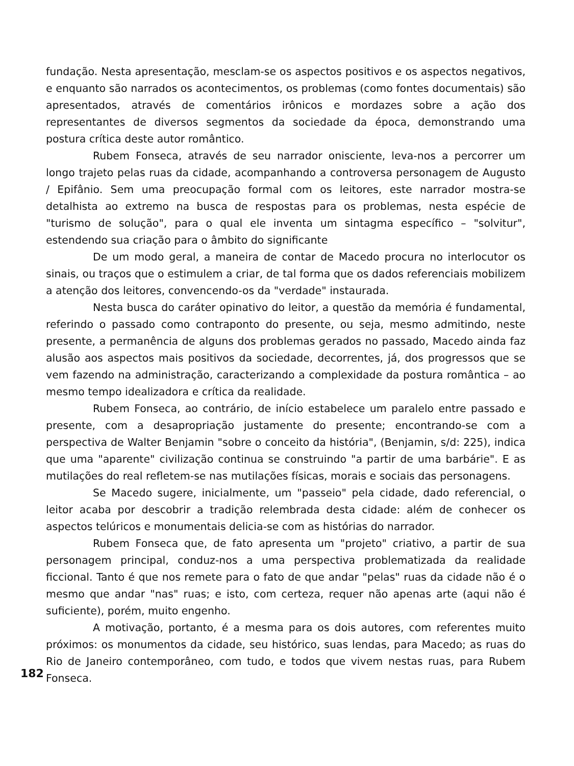fundação. Nesta apresentação, mesclam-se os aspectos positivos e os aspectos negativos, e enquanto são narrados os acontecimentos, os problemas (como fontes documentais) são apresentados, através de comentários irônicos e mordazes sobre a ação dos representantes de diversos segmentos da sociedade da época, demonstrando uma postura crítica deste autor romântico.
Rubem Fonseca, através de seu narrador onisciente, leva-nos a percorrer um longo trajeto pelas ruas da cidade, acompanhando a controversa personagem de Augusto / Epifânio. Sem uma preocupação formal com os leitores, este narrador mostra-se detalhista ao extremo na busca de respostas para os problemas, nesta espécie de "turismo de solução", para o qual ele inventa um sintagma específico – "solvitur", estendendo sua criação para o âmbito do significante
De um modo geral, a maneira de contar de Macedo procura no interlocutor os sinais, ou traços que o estimulem a criar, de tal forma que os dados referenciais mobilizem a atenção dos leitores, convencendo-os da "verdade" instaurada.
Nesta busca do caráter opinativo do leitor, a questão da memória é fundamental, referindo o passado como contraponto do presente, ou seja, mesmo admitindo, neste presente, a permanência de alguns dos problemas gerados no passado, Macedo ainda faz alusão aos aspectos mais positivos da sociedade, decorrentes, já, dos progressos que se vem fazendo na administração, caracterizando a complexidade da postura romântica – ao mesmo tempo idealizadora e crítica da realidade.
Rubem Fonseca, ao contrário, de início estabelece um paralelo entre passado e presente, com a desapropriação justamente do presente; encontrando-se com a perspectiva de Walter Benjamin "sobre o conceito da história", (Benjamin, s/d: 225), indica que uma "aparente" civilização continua se construindo "a partir de uma barbárie". E as mutilações do real refletem-se nas mutilações físicas, morais e sociais das personagens.
Se Macedo sugere, inicialmente, um "passeio" pela cidade, dado referencial, o leitor acaba por descobrir a tradição relembrada desta cidade: além de conhecer os aspectos telúricos e monumentais delicia-se com as histórias do narrador.
Rubem Fonseca que, de fato apresenta um "projeto" criativo, a partir de sua personagem principal, conduz-nos a uma perspectiva problematizada da realidade ficcional. Tanto é que nos remete para o fato de que andar "pelas" ruas da cidade não é o mesmo que andar "nas" ruas; e isto, com certeza, requer não apenas arte (aqui não é suficiente), porém, muito engenho.
A motivação, portanto, é a mesma para os dois autores, com referentes muito próximos: os monumentos da cidade, seu histórico, suas lendas, para Macedo; as ruas do Rio de Janeiro contemporâneo, com tudo, e todos que vivem nestas ruas, para Rubem Fonseca.
182